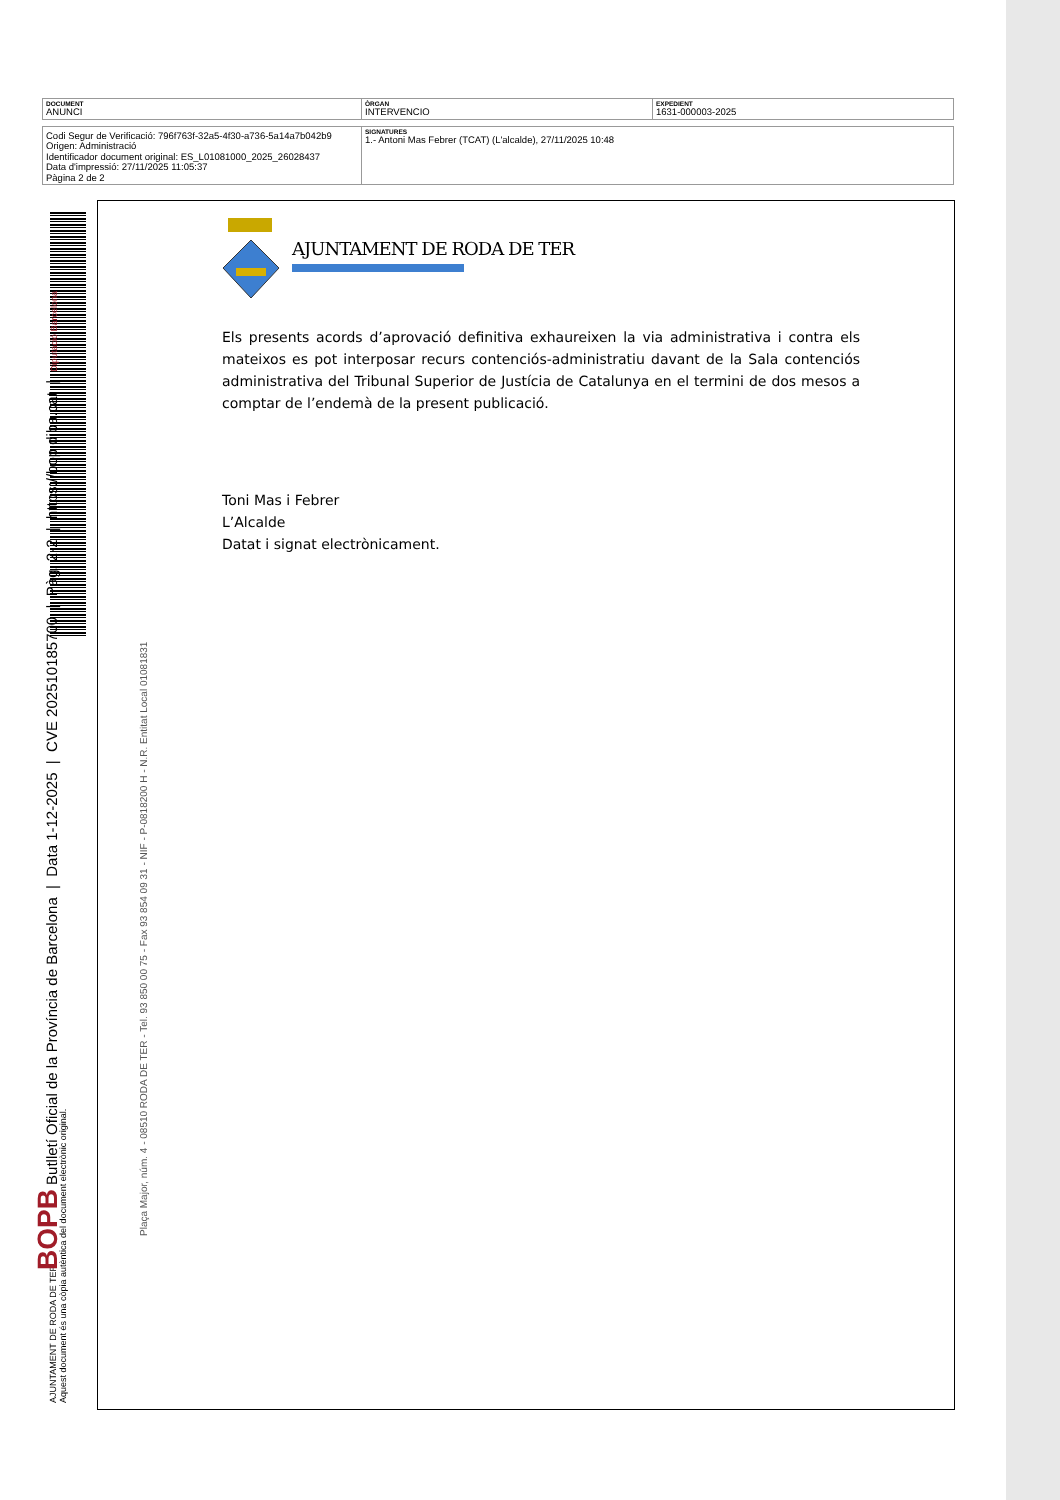| DOCUMENT ANUNCI | ÒRGAN INTERVENCIO | EXPEDIENT 1631-000003-2025 |
| Codi Segur de Verificació: 796f763f-32a5-4f30-a736-5a14a7b042b9 Origen: Administració Identificador document original: ES_L01081000_2025_26028437 Data d'impressió: 27/11/2025 11:05:37 Pàgina 2 de 2 | SIGNATURES 1.- Antoni Mas Febrer (TCAT) (L'alcalde), 27/11/2025 10:48 |
AJUNTAMENT DE RODA DE TER
Els presents acords d’aprovació definitiva exhaureixen la via administrativa i contra els mateixos es pot interposar recurs contenciós-administratiu davant de la Sala contenciós administrativa del Tribunal Superior de Justícia de Catalunya en el termini de dos mesos a comptar de l’endemà de la present publicació.
Toni Mas i Febrer
L’Alcalde
Datat i signat electrònicament.
Plaça Major, núm. 4 - 08510 RODA DE TER - Tel. 93 850 00 75 - Fax 93 854 09 31 - NIF - P-0818200 H - N.R. Entitat Local 01081831
AJUNTAMENT DE RODA DE TER
Aquest document és una còpia autèntica del document electrònic original.
BOPB Butlletí Oficial de la Província de Barcelona | Data 1-12-2025 | CVE 202510185700 | Pàg. 2-2 | https://bop.diba.cat | Diputació Barcelona